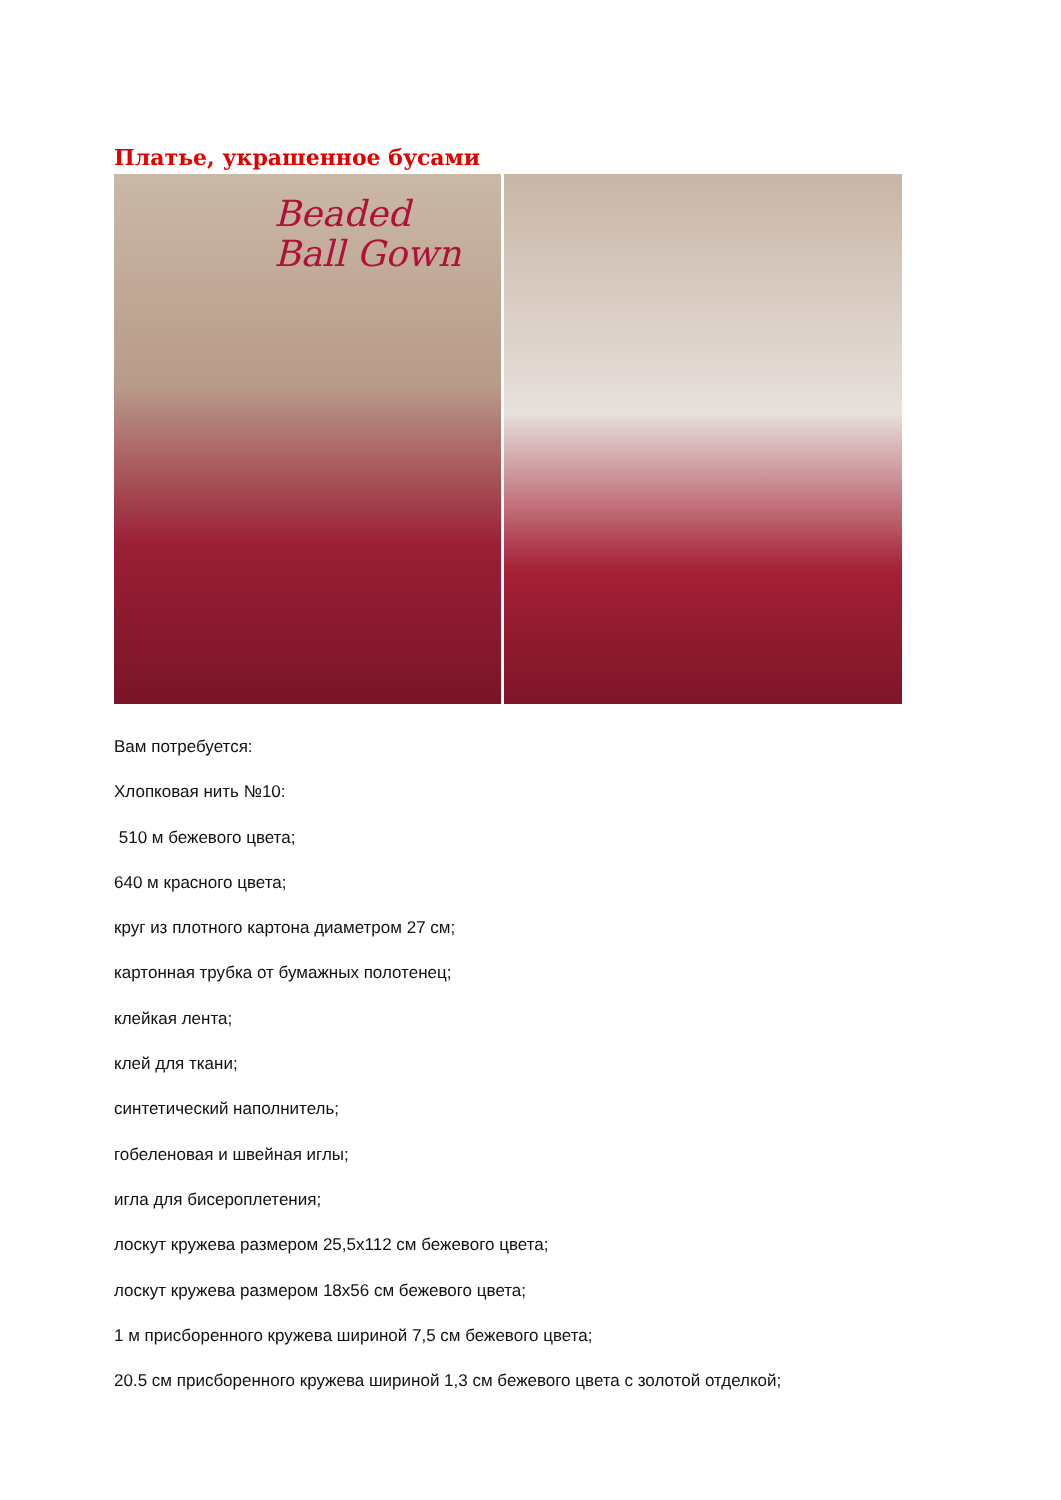Платье, украшенное бусами
Beaded
Ball Gown
Вам потребуется:
Хлопковая нить №10:
510 м бежевого цвета;
640 м красного цвета;
круг из плотного картона диаметром 27 см;
картонная трубка от бумажных полотенец;
клейкая лента;
клей для ткани;
синтетический наполнитель;
гобеленовая и швейная иглы;
игла для бисероплетения;
лоскут кружева размером 25,5x112 см бежевого цвета;
лоскут кружева размером 18x56 см бежевого цвета;
1 м присборенного кружева шириной 7,5 см бежевого цвета;
20.5 см присборенного кружева шириной 1,3 см бежевого цвета с золотой отделкой;